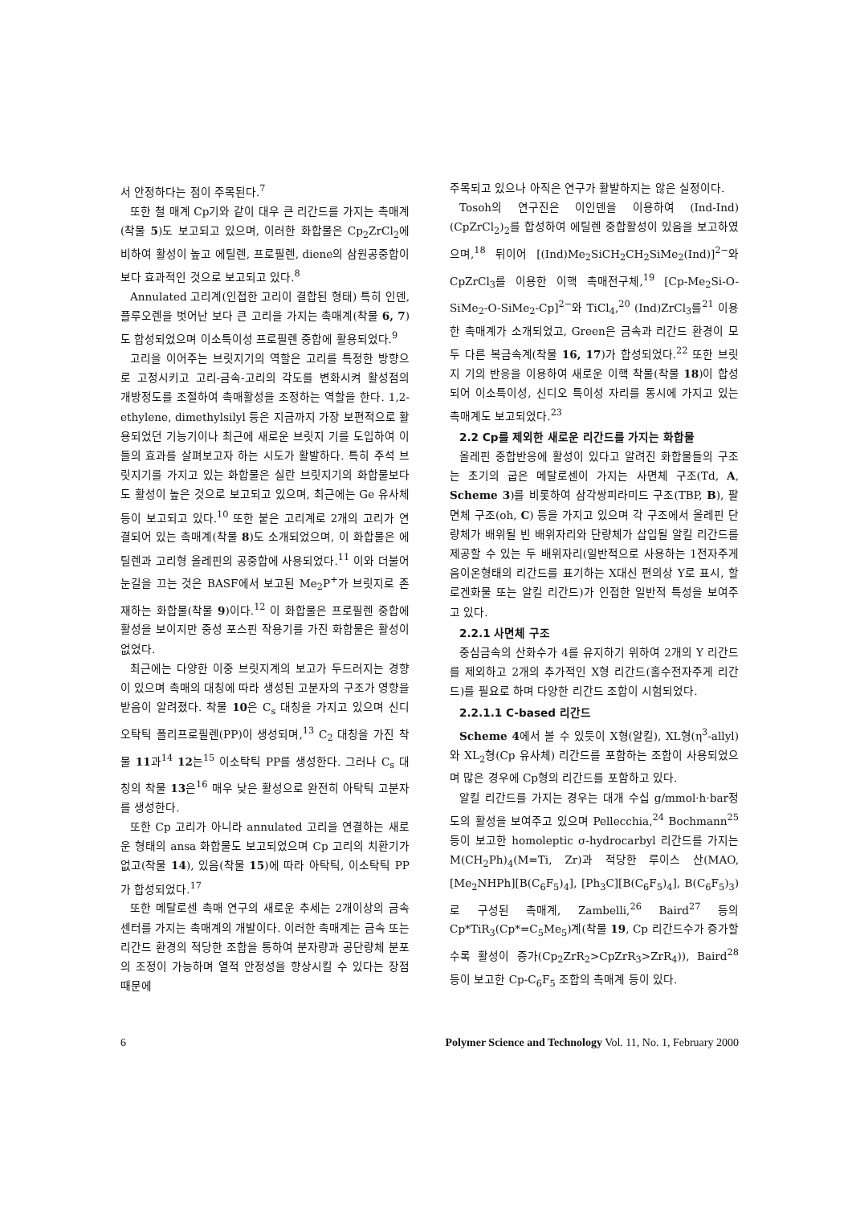서 안정하다는 점이 주목된다.<sup>7</sup>
또한 철 매계 Cp기와 같이 대우 큰 리간드를 가지는 촉매계(착물 5)도 보고되고 있으며, 이러한 화합물은 Cp<sub>2</sub>ZrCl<sub>2</sub>에 비하여 활성이 높고 에틸렌, 프로필렌, diene의 삼원공중합이 보다 효과적인 것으로 보고되고 있다.<sup>8</sup>
Annulated 고리계(인접한 고리이 결합된 형태) 특히 인덴, 플루오렌을 벗어난 보다 큰 고리을 가지는 촉매계(착물 6, 7)도 합성되었으며 이소특이성 프로필렌 중합에 활용되었다.<sup>9</sup>
고리을 이어주는 브릿지기의 역할은 고리를 특정한 방향으로 고정시키고 고리-금속-고리의 각도를 변화시켜 활성점의 개방정도를 조절하여 촉매활성을 조정하는 역할을 한다. 1,2-ethylene, dimethylsilyl 등은 지금까지 가장 보편적으로 활용되었던 기능기이나 최근에 새로운 브릿지 기를 도입하여 이들의 효과를 살펴보고자 하는 시도가 활발하다. 특히 주석 브릿지기를 가지고 있는 화합물은 실란 브릿지기의 화합물보다도 활성이 높은 것으로 보고되고 있으며, 최근에는 Ge 유사체 등이 보고되고 있다.<sup>10</sup> 또한 붙은 고리계로 2개의 고리가 연결되어 있는 촉매계(착물 8)도 소개되었으며, 이 화합물은 에틸렌과 고리형 올레핀의 공중합에 사용되었다.<sup>11</sup> 이와 더불어 눈길을 끄는 것은 BASF에서 보고된 Me<sub>2</sub>P<sup>+</sup>가 브릿지로 존재하는 화합물(착물 9)이다.<sup>12</sup> 이 화합물은 프로필렌 중합에 활성을 보이지만 중성 포스핀 작용기를 가진 화합물은 활성이 없었다.
최근에는 다양한 이중 브릿지계의 보고가 두드러지는 경향이 있으며 촉매의 대칭에 따라 생성된 고분자의 구조가 영향을 받음이 알려졌다. 착물 10은 C<sub>s</sub> 대칭을 가지고 있으며 신디오탁틱 폴리프로필렌(PP)이 생성되며,<sup>13</sup> C<sub>2</sub> 대칭을 가진 착물 11과<sup>14</sup> 12는<sup>15</sup> 이소탁틱 PP를 생성한다. 그러나 C<sub>s</sub> 대칭의 착물 13은<sup>16</sup> 매우 낮은 활성으로 완전히 아탁틱 고분자를 생성한다.
또한 Cp 고리가 아니라 annulated 고리을 연결하는 새로운 형태의 ansa 화합물도 보고되었으며 Cp 고리의 치환기가 없고(착물 14), 있음(착물 15)에 따라 아탁틱, 이소탁틱 PP가 합성되었다.<sup>17</sup>
또한 메탈로센 촉매 연구의 새로운 추세는 2개이상의 금속 센터를 가지는 촉매계의 개발이다. 이러한 촉매계는 금속 또는 리간드 환경의 적당한 조합을 통하여 분자량과 공단량체 분포의 조정이 가능하며 열적 안정성을 향상시킬 수 있다는 장점 때문에
주목되고 있으나 아직은 연구가 활발하지는 않은 실정이다.
Tosoh의 연구진은 이인덴을 이용하여 (Ind-Ind)(CpZrCl<sub>2</sub>)<sub>2</sub>를 합성하여 에틸렌 중합활성이 있음을 보고하였으며,<sup>18</sup> 뒤이어 [(Ind)Me<sub>2</sub>SiCH<sub>2</sub>CH<sub>2</sub>SiMe<sub>2</sub>(Ind)]<sup>2−</sup>와 CpZrCl<sub>3</sub>를 이용한 이핵 촉매전구체,<sup>19</sup> [Cp-Me<sub>2</sub>Si-O-SiMe<sub>2</sub>-O-SiMe<sub>2</sub>-Cp]<sup>2−</sup>와 TiCl<sub>4</sub>,<sup>20</sup> (Ind)ZrCl<sub>3</sub>를<sup>21</sup> 이용한 촉매계가 소개되었고, Green은 금속과 리간드 환경이 모두 다른 복금속계(착물 16, 17)가 합성되었다.<sup>22</sup> 또한 브릿지 기의 반응을 이용하여 새로운 이핵 착물(착물 18)이 합성되어 이소특이성, 신디오 특이성 자리를 동시에 가지고 있는 촉매계도 보고되었다.<sup>23</sup>
2.2 Cp를 제외한 새로운 리간드를 가지는 화합물
올레핀 중합반응에 활성이 있다고 알려진 화합물들의 구조는 초기의 굽은 메탈로센이 가지는 사면체 구조(Td, A, Scheme 3)를 비롯하여 삼각쌍피라미드 구조(TBP, B), 팔면체 구조(oh, C) 등을 가지고 있으며 각 구조에서 올레핀 단량체가 배위될 빈 배위자리와 단량체가 삽입될 알킬 리간드를 제공할 수 있는 두 배위자리(일반적으로 사용하는 1전자주게 음이온형태의 리간드를 표기하는 X대신 편의상 Y로 표시, 할로겐화물 또는 알킬 리간드)가 인접한 일반적 특성을 보여주고 있다.
2.2.1 사면체 구조
중심금속의 산화수가 4를 유지하기 위하여 2개의 Y 리간드를 제외하고 2개의 추가적인 X형 리간드(홀수전자주게 리간드)를 필요로 하며 다양한 리간드 조합이 시험되었다.
2.2.1.1 C-based 리간드
Scheme 4에서 볼 수 있듯이 X형(알킬), XL형(η<sup>3</sup>-allyl)와 XL<sub>2</sub>형(Cp 유사체) 리간드를 포함하는 조합이 사용되었으며 많은 경우에 Cp형의 리간드를 포함하고 있다.
알킬 리간드를 가지는 경우는 대개 수십 g/mmol·h·bar정도의 활성을 보여주고 있으며 Pellecchia,<sup>24</sup> Bochmann<sup>25</sup> 등이 보고한 homoleptic σ-hydrocarbyl 리간드를 가지는 M(CH<sub>2</sub>Ph)<sub>4</sub>(M=Ti, Zr)과 적당한 루이스 산(MAO, [Me<sub>2</sub>NHPh][B(C<sub>6</sub>F<sub>5</sub>)<sub>4</sub>], [Ph<sub>3</sub>C][B(C<sub>6</sub>F<sub>5</sub>)<sub>4</sub>], B(C<sub>6</sub>F<sub>5</sub>)<sub>3</sub>)로 구성된 촉매계, Zambelli,<sup>26</sup> Baird<sup>27</sup> 등의 Cp*TiR<sub>3</sub>(Cp*=C<sub>5</sub>Me<sub>5</sub>)계(착물 19, Cp 리간드수가 증가할수록 활성이 증가(Cp<sub>2</sub>ZrR<sub>2</sub>>CpZrR<sub>3</sub>>ZrR<sub>4</sub>)), Baird<sup>28</sup> 등이 보고한 Cp-C<sub>6</sub>F<sub>5</sub> 조합의 촉매계 등이 있다.
6 Polymer Science and Technology Vol. 11, No. 1, February 2000